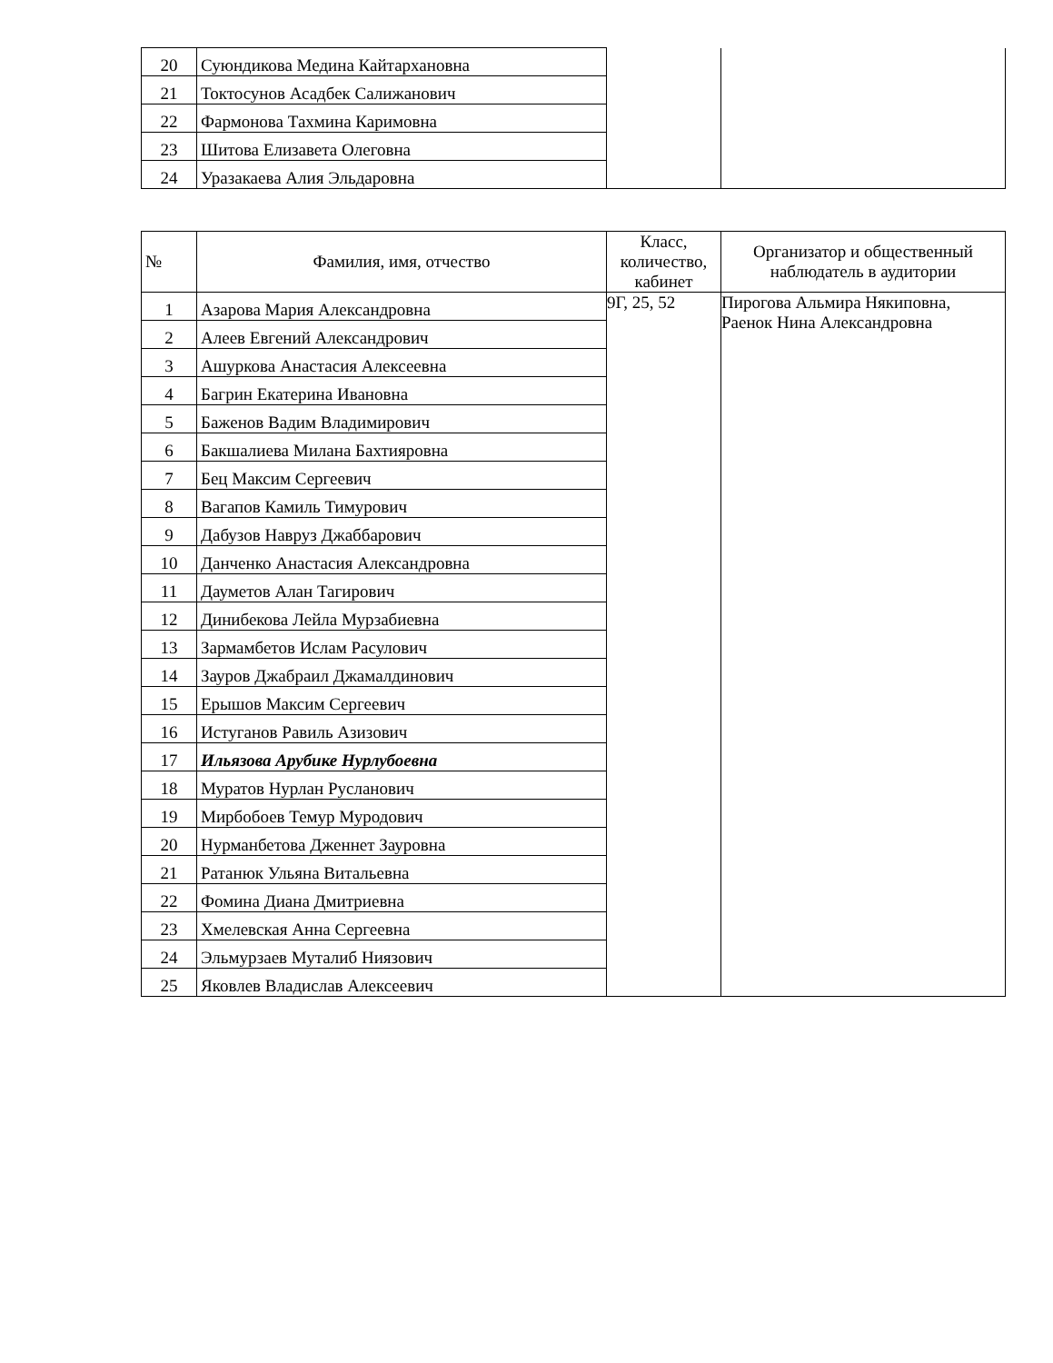| 20 | Суюндикова Медина Кайтархановна | | |
| 21 | Токтосунов Асадбек Салижанович | | |
| 22 | Фармонова Тахмина Каримовна | | |
| 23 | Шитова Елизавета Олеговна | | |
| 24 | Уразакаева Алия Эльдаровна | | |
| № | Фамилия, имя, отчество | Класс, количество, кабинет | Организатор и общественный наблюдатель в аудитории |
| --- | --- | --- | --- |
| 1 | Азарова Мария Александровна | 9Г, 25, 52 | Пирогова Альмира Някиповна, Раенок Нина Александровна |
| 2 | Алеев Евгений Александрович | | |
| 3 | Ашуркова Анастасия Алексеевна | | |
| 4 | Багрин Екатерина Ивановна | | |
| 5 | Баженов Вадим Владимирович | | |
| 6 | Бакшалиева Милана Бахтияровна | | |
| 7 | Бец Максим Сергеевич | | |
| 8 | Вагапов Камиль Тимурович | | |
| 9 | Дабузов Навруз Джаббарович | | |
| 10 | Данченко Анастасия Александровна | | |
| 11 | Дауметов Алан Тагирович | | |
| 12 | Динибекова Лейла Мурзабиевна | | |
| 13 | Зармамбетов Ислам Расулович | | |
| 14 | Зауров Джабраил Джамалдинович | | |
| 15 | Ерышов Максим Сергеевич | | |
| 16 | Истуганов Равиль Азизович | | |
| 17 | Ильязова Арубике Нурлубоевна | | |
| 18 | Муратов Нурлан Русланович | | |
| 19 | Мирбобоев Темур Муродович | | |
| 20 | Нурманбетова Дженнет Зауровна | | |
| 21 | Ратанюк Ульяна Витальевна | | |
| 22 | Фомина Диана Дмитриевна | | |
| 23 | Хмелевская Анна Сергеевна | | |
| 24 | Эльмурзаев Муталиб Ниязович | | |
| 25 | Яковлев Владислав Алексеевич | | |